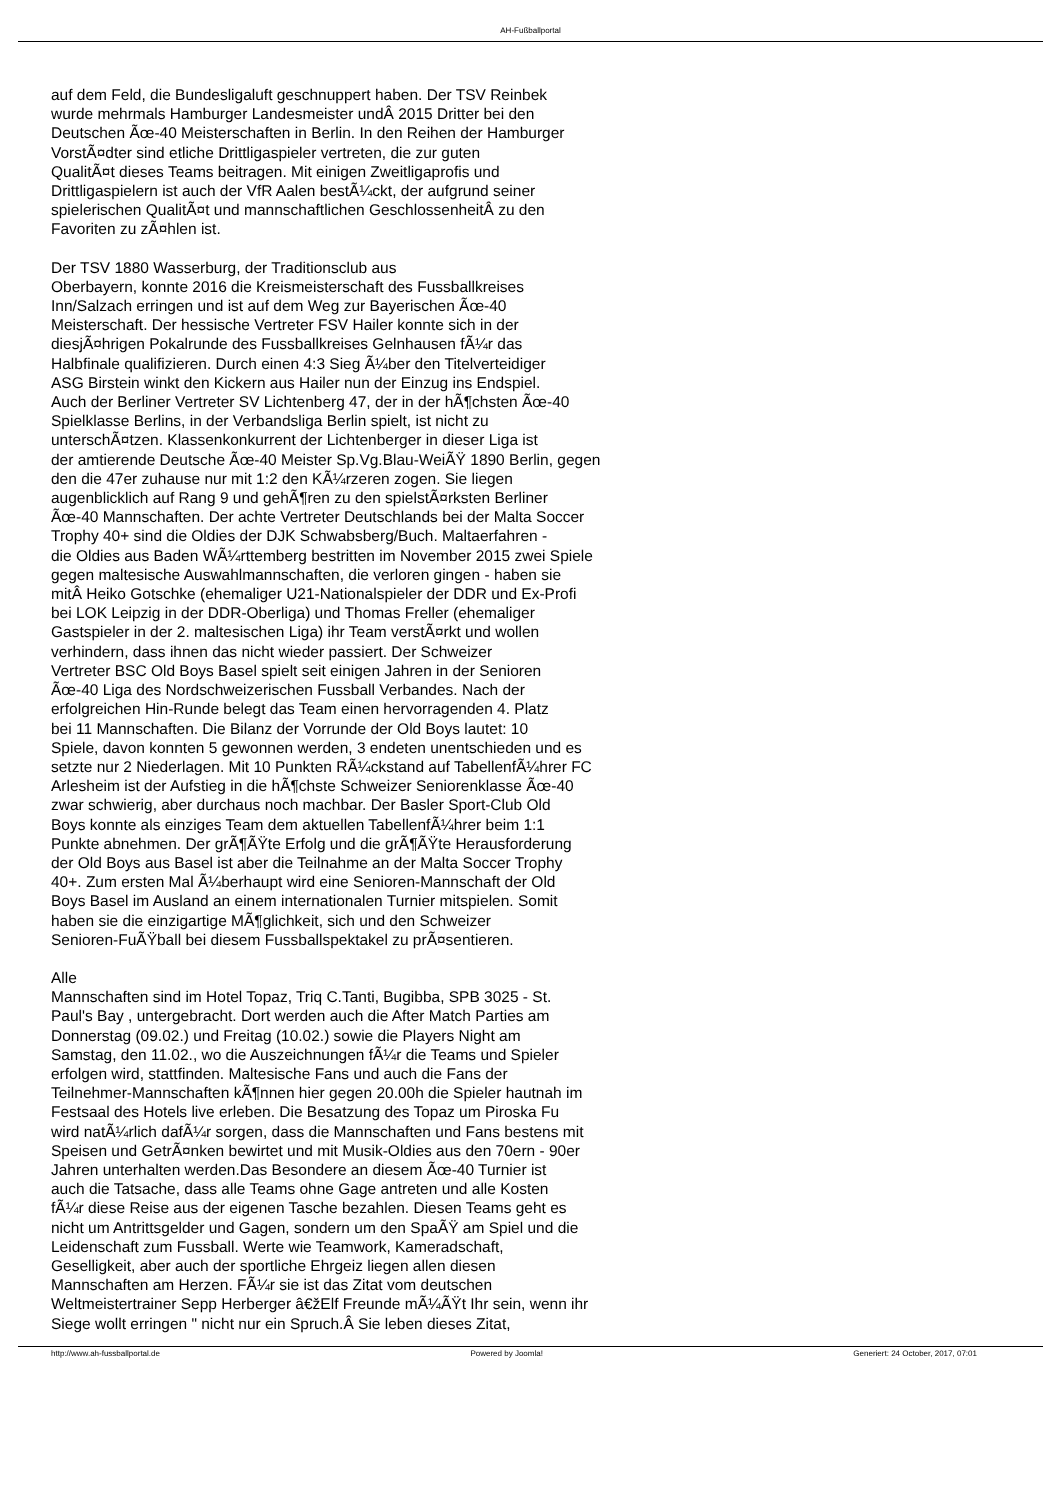AH-Fußballportal
auf dem Feld, die Bundesligaluft geschnuppert haben. Der TSV Reinbek
wurde mehrmals Hamburger Landesmeister undÂ 2015 Dritter bei den
Deutschen Ãœ-40 Meisterschaften in Berlin. In den Reihen der Hamburger
VorstÃ¤dter sind etliche Drittligaspieler vertreten, die zur guten
QualitÃ¤t dieses Teams beitragen. Mit einigen Zweitligaprofis und
Drittligaspielern ist auch der VfR Aalen bestÃ¼ckt, der aufgrund seiner
spielerischen QualitÃ¤t und mannschaftlichen GeschlossenheitÂ zu den
Favoriten zu zÃ¤hlen ist.
Der TSV 1880 Wasserburg, der Traditionsclub aus
Oberbayern, konnte 2016 die Kreismeisterschaft des Fussballkreises
Inn/Salzach erringen und ist auf dem Weg zur Bayerischen Ãœ-40
Meisterschaft. Der hessische Vertreter FSV Hailer konnte sich in der
diesjÃ¤hrigen Pokalrunde des Fussballkreises Gelnhausen fÃ¼r das
Halbfinale qualifizieren. Durch einen 4:3 Sieg Ã¼ber den Titelverteidiger
ASG Birstein winkt den Kickern aus Hailer nun der Einzug ins Endspiel.
Auch der Berliner Vertreter SV Lichtenberg 47, der in der hÃ¶chsten Ãœ-40
Spielklasse Berlins, in der Verbandsliga Berlin spielt, ist nicht zu
unterschÃ¤tzen. Klassenkonkurrent der Lichtenberger in dieser Liga ist
der amtierende Deutsche Ãœ-40 Meister Sp.Vg.Blau-WeiÃŸ 1890 Berlin, gegen
den die 47er zuhause nur mit 1:2 den KÃ¼rzeren zogen. Sie liegen
augenblicklich auf Rang 9 und gehÃ¶ren zu den spielstÃ¤rksten Berliner
Ãœ-40 Mannschaften. Der achte Vertreter Deutschlands bei der Malta Soccer
Trophy 40+ sind die Oldies der DJK Schwabsberg/Buch. Maltaerfahren -
die Oldies aus Baden WÃ¼rttemberg bestritten im November 2015 zwei Spiele
gegen maltesische Auswahlmannschaften, die verloren gingen - haben sie
mitÂ Heiko Gotschke (ehemaliger U21-Nationalspieler der DDR und Ex-Profi
bei LOK Leipzig in der DDR-Oberliga) und Thomas Freller (ehemaliger
Gastspieler in der 2. maltesischen Liga) ihr Team verstÃ¤rkt und wollen
verhindern, dass ihnen das nicht wieder passiert. Der Schweizer
Vertreter BSC Old Boys Basel spielt seit einigen Jahren in der Senioren
Ãœ-40 Liga des Nordschweizerischen Fussball Verbandes. Nach der
erfolgreichen Hin-Runde belegt das Team einen hervorragenden 4. Platz
bei 11 Mannschaften. Die Bilanz der Vorrunde der Old Boys lautet: 10
Spiele, davon konnten 5 gewonnen werden, 3 endeten unentschieden und es
setzte nur 2 Niederlagen. Mit 10 Punkten RÃ¼ckstand auf TabellenfÃ¼hrer FC
Arlesheim ist der Aufstieg in die hÃ¶chste Schweizer Seniorenklasse Ãœ-40
zwar schwierig, aber durchaus noch machbar. Der Basler Sport-Club Old
Boys konnte als einziges Team dem aktuellen TabellenfÃ¼hrer beim 1:1
Punkte abnehmen. Der grÃ¶ÃŸte Erfolg und die grÃ¶ÃŸte Herausforderung
der Old Boys aus Basel ist aber die Teilnahme an der Malta Soccer Trophy
40+. Zum ersten Mal Ã¼berhaupt wird eine Senioren-Mannschaft der Old
Boys Basel im Ausland an einem internationalen Turnier mitspielen. Somit
haben sie die einzigartige MÃ¶glichkeit, sich und den Schweizer
Senioren-FuÃŸball bei diesem Fussballspektakel zu prÃ¤sentieren.
Alle
Mannschaften sind im Hotel Topaz, Triq C.Tanti, Bugibba, SPB 3025 - St.
Paul's Bay , untergebracht. Dort werden auch die After Match Parties am
Donnerstag (09.02.) und Freitag (10.02.) sowie die Players Night am
Samstag, den 11.02., wo die Auszeichnungen fÃ¼r die Teams und Spieler
erfolgen wird, stattfinden. Maltesische Fans und auch die Fans der
Teilnehmer-Mannschaften kÃ¶nnen hier gegen 20.00h die Spieler hautnah im
Festsaal des Hotels live erleben. Die Besatzung des Topaz um Piroska Fu
wird natÃ¼rlich dafÃ¼r sorgen, dass die Mannschaften und Fans bestens mit
Speisen und GetrÃ¤nken bewirtet und mit Musik-Oldies aus den 70ern - 90er
Jahren unterhalten werden.Das Besondere an diesem Ãœ-40 Turnier ist
auch die Tatsache, dass alle Teams ohne Gage antreten und alle Kosten
fÃ¼r diese Reise aus der eigenen Tasche bezahlen. Diesen Teams geht es
nicht um Antrittsgelder und Gagen, sondern um den SpaÃŸ am Spiel und die
Leidenschaft zum Fussball. Werte wie Teamwork, Kameradschaft,
Geselligkeit, aber auch der sportliche Ehrgeiz liegen allen diesen
Mannschaften am Herzen. FÃ¼r sie ist das Zitat vom deutschen
Weltmeistertrainer Sepp Herberger â€žElf Freunde mÃ¼ÃŸt Ihr sein, wenn ihr
Siege wollt erringen " nicht nur ein Spruch.Â Sie leben dieses Zitat,
http://www.ah-fussballportal.de Powered by Joomla! Generiert: 24 October, 2017, 07:01